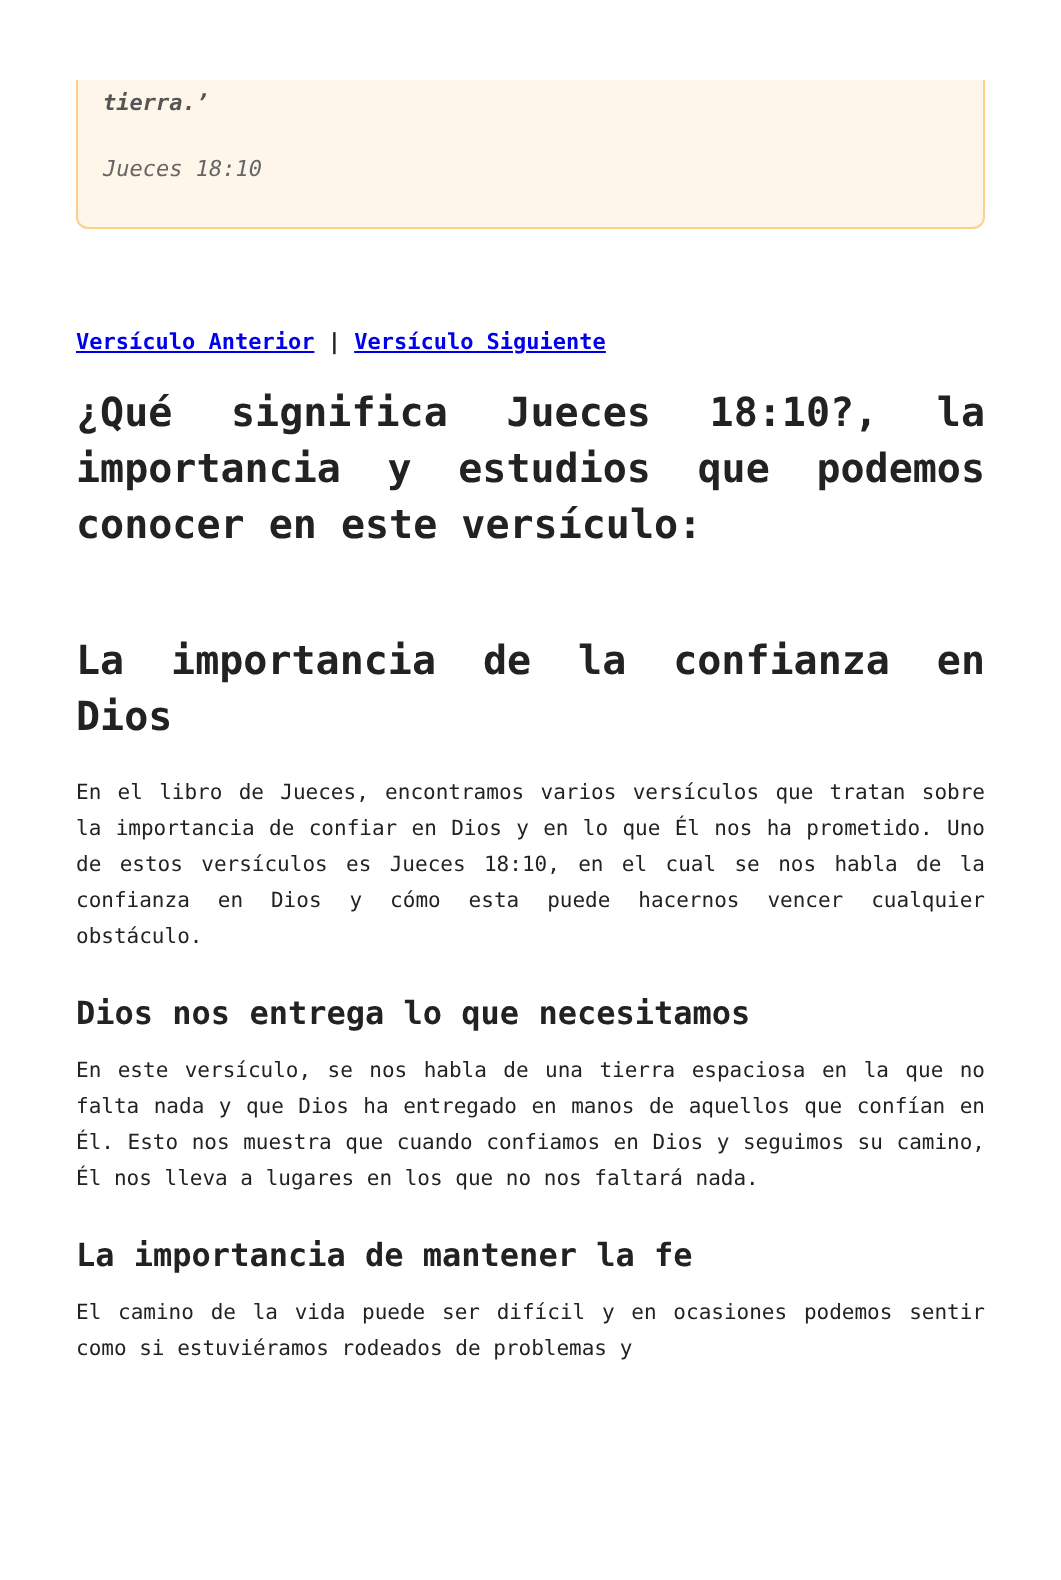tierra.’
Jueces 18:10
Versículo Anterior | Versículo Siguiente
¿Qué significa Jueces 18:10?, la importancia y estudios que podemos conocer en este versículo:
La importancia de la confianza en Dios
En el libro de Jueces, encontramos varios versículos que tratan sobre la importancia de confiar en Dios y en lo que Él nos ha prometido. Uno de estos versículos es Jueces 18:10, en el cual se nos habla de la confianza en Dios y cómo esta puede hacernos vencer cualquier obstáculo.
Dios nos entrega lo que necesitamos
En este versículo, se nos habla de una tierra espaciosa en la que no falta nada y que Dios ha entregado en manos de aquellos que confían en Él. Esto nos muestra que cuando confiamos en Dios y seguimos su camino, Él nos lleva a lugares en los que no nos faltará nada.
La importancia de mantener la fe
El camino de la vida puede ser difícil y en ocasiones podemos sentir como si estuviéramos rodeados de problemas y